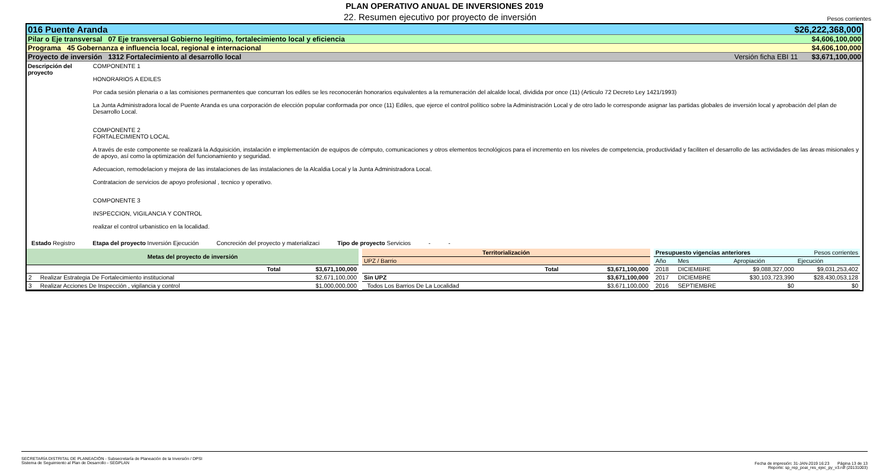PLAN OPERATIVO ANUAL DE INVERSIONES 2019
22. Resumen ejecutivo por proyecto de inversión
Pesos corrientes
016 Puente Aranda $26,222,368,000
Pilar o Eje transversal 07 Eje transversal Gobierno legítimo, fortalecimiento local y eficiencia $4,606,100,000
Programa 45 Gobernanza e influencia local, regional e internacional $4,606,100,000
Proyecto de inversión 1312 Fortalecimiento al desarrollo local Versión ficha EBI 11 $3,671,100,000
Descripción del proyecto
COMPONENTE 1
HONORARIOS A EDILES
Por cada sesión plenaria o a las comisiones permanentes que concurran los ediles se les reconocerán honorarios equivalentes a la remuneración del alcalde local, dividida por once (11) (Articulo 72 Decreto Ley 1421/1993)
La Junta Administradora local de Puente Aranda es una corporación de elección popular conformada por once (11) Ediles, que ejerce el control político sobre la Administración Local y de otro lado le corresponde asignar las partidas globales de inversión local y aprobación del plan de Desarrollo Local.
COMPONENTE 2
FORTALECIMIENTO LOCAL
A través de este componente se realizará la Adquisición, instalación e implementación de equipos de cómputo, comunicaciones y otros elementos tecnológicos para el incremento en los niveles de competencia, productividad y faciliten el desarrollo de las actividades de las áreas misionales y de apoyo, así como la optimización del funcionamiento y seguridad.
Adecuacion, remodelacion y mejora de las instalaciones de las instalaciones de la Alcaldia Local y la Junta Administradora Local.
Contratacion de servicios de apoyo profesional , tecnico y operativo.
COMPONENTE 3
INSPECCION, VIGILANCIA Y CONTROL
realizar el control urbanistico en la localidad.
Estado Registro Etapa del proyecto Inversión Ejecución Concreción del proyecto y materializaci Tipo de proyecto Servicios - -
| Metas del proyecto de inversión | | |
| --- | --- | --- |
| | Total | $3,671,100,000 |
| 2 | Realizar Estrategia De Fortalecimiento institucional | $2,671,100,000 |
| 3 | Realizar Acciones De Inspección , vigilancia y control | $1,000,000,000 |
| Territorialización | |
| --- | --- |
| UPZ / Barrio | |
| Total | $3,671,100,000 |
| Sin UPZ | $3,671,100,000 |
| Todos Los Barrios De La Localidad | $3,671,100,000 |
| Presupuesto vigencias anteriores | | | Pesos corrientes |
| Año | Mes | Apropiación | Ejecución |
| 2018 | DICIEMBRE | $9,088,327,000 | $9,031,253,402 |
| 2017 | DICIEMBRE | $30,103,723,390 | $28,430,053,128 |
| 2016 | SEPTIEMBRE | $0 | $0 |
SECRETARÍA DISTRITAL DE PLANEACIÓN - Subsecretaría de Planeación de la Inversión / DPSI
Sistema de Seguimiento al Plan de Desarrollo - SEGPLAN
Fecha de impresión: 31-JAN-2019 16:23 Página 13 de 13
Reporte: sp_rep_poai_res_ejec_py_v3.rdf (20131003)